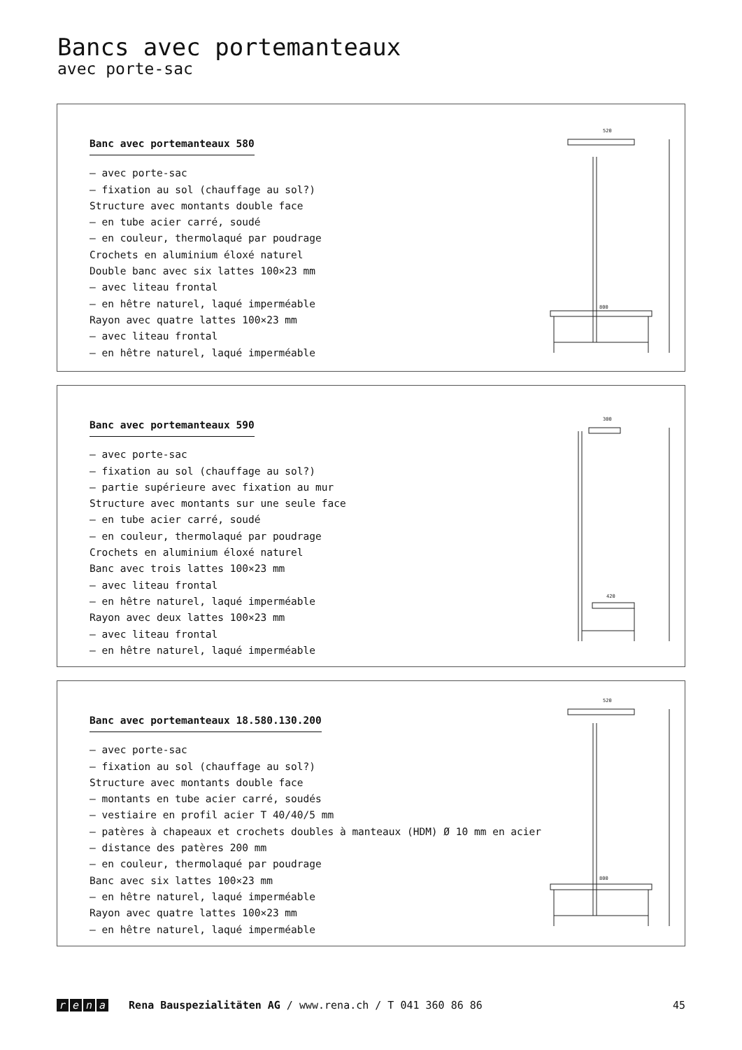Bancs avec portemanteaux
avec porte-sac
Banc avec portemanteaux 580
– avec porte-sac
– fixation au sol (chauffage au sol?)
Structure avec montants double face
– en tube acier carré, soudé
– en couleur, thermolaqué par poudrage
Crochets en aluminium éloxé naturel
Double banc avec six lattes 100×23 mm
– avec liteau frontal
– en hêtre naturel, laqué imperméable
Rayon avec quatre lattes 100×23 mm
– avec liteau frontal
– en hêtre naturel, laqué imperméable
520
800
Banc avec portemanteaux 590
– avec porte-sac
– fixation au sol (chauffage au sol?)
– partie supérieure avec fixation au mur
Structure avec montants sur une seule face
– en tube acier carré, soudé
– en couleur, thermolaqué par poudrage
Crochets en aluminium éloxé naturel
Banc avec trois lattes 100×23 mm
– avec liteau frontal
– en hêtre naturel, laqué imperméable
Rayon avec deux lattes 100×23 mm
– avec liteau frontal
– en hêtre naturel, laqué imperméable
300
420
Banc avec portemanteaux 18.580.130.200
– avec porte-sac
– fixation au sol (chauffage au sol?)
Structure avec montants double face
– montants en tube acier carré, soudés
– vestiaire en profil acier T 40/40/5 mm
– patères à chapeaux et crochets doubles à manteaux (HDM) Ø 10 mm en acier
– distance des patères 200 mm
– en couleur, thermolaqué par poudrage
Banc avec six lattes 100×23 mm
– en hêtre naturel, laqué imperméable
Rayon avec quatre lattes 100×23 mm
– en hêtre naturel, laqué imperméable
520
800
rena Rena Bauspezialitäten AG / www.rena.ch / T 041 360 86 86 45